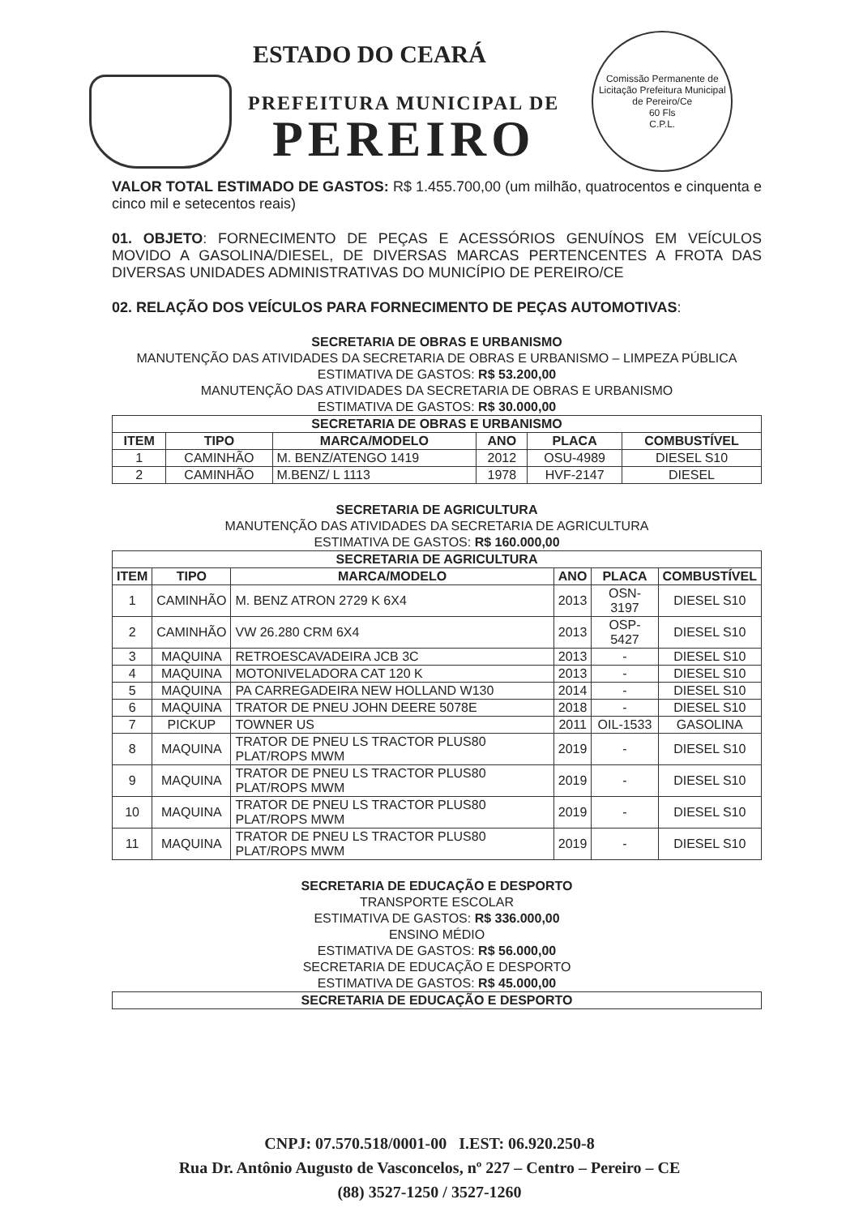ESTADO DO CEARÁ
PREFEITURA MUNICIPAL DE
PEREIRO
Comissão Permanente de Licitação Prefeitura Municipal de Pereiro/Ce
60 Fls
C.P.L.
VALOR TOTAL ESTIMADO DE GASTOS: R$ 1.455.700,00 (um milhão, quatrocentos e cinquenta e cinco mil e setecentos reais)
01. OBJETO: FORNECIMENTO DE PEÇAS E ACESSÓRIOS GENUÍNOS EM VEÍCULOS MOVIDO A GASOLINA/DIESEL, DE DIVERSAS MARCAS PERTENCENTES A FROTA DAS DIVERSAS UNIDADES ADMINISTRATIVAS DO MUNICÍPIO DE PEREIRO/CE
02. RELAÇÃO DOS VEÍCULOS PARA FORNECIMENTO DE PEÇAS AUTOMOTIVAS:
SECRETARIA DE OBRAS E URBANISMO
MANUTENÇÃO DAS ATIVIDADES DA SECRETARIA DE OBRAS E URBANISMO – LIMPEZA PÚBLICA
ESTIMATIVA DE GASTOS: R$ 53.200,00
MANUTENÇÃO DAS ATIVIDADES DA SECRETARIA DE OBRAS E URBANISMO
ESTIMATIVA DE GASTOS: R$ 30.000,00
| SECRETARIA DE OBRAS E URBANISMO | | | | | |
| --- | --- | --- | --- | --- | --- |
| ITEM | TIPO | MARCA/MODELO | ANO | PLACA | COMBUSTÍVEL |
| 1 | CAMINHÃO | M. BENZ/ATENGO 1419 | 2012 | OSU-4989 | DIESEL S10 |
| 2 | CAMINHÃO | M.BENZ/ L 1113 | 1978 | HVF-2147 | DIESEL |
SECRETARIA DE AGRICULTURA
MANUTENÇÃO DAS ATIVIDADES DA SECRETARIA DE AGRICULTURA
ESTIMATIVA DE GASTOS: R$ 160.000,00
| SECRETARIA DE AGRICULTURA | | | | | |
| --- | --- | --- | --- | --- | --- |
| ITEM | TIPO | MARCA/MODELO | ANO | PLACA | COMBUSTÍVEL |
| 1 | CAMINHÃO | M. BENZ ATRON 2729 K 6X4 | 2013 | OSN-3197 | DIESEL S10 |
| 2 | CAMINHÃO | VW 26.280 CRM 6X4 | 2013 | OSP-5427 | DIESEL S10 |
| 3 | MAQUINA | RETROESCAVADEIRA JCB 3C | 2013 | - | DIESEL S10 |
| 4 | MAQUINA | MOTONIVELADORA CAT 120 K | 2013 | - | DIESEL S10 |
| 5 | MAQUINA | PA CARREGADEIRA NEW HOLLAND W130 | 2014 | - | DIESEL S10 |
| 6 | MAQUINA | TRATOR DE PNEU JOHN DEERE 5078E | 2018 | - | DIESEL S10 |
| 7 | PICKUP | TOWNER US | 2011 | OIL-1533 | GASOLINA |
| 8 | MAQUINA | TRATOR DE PNEU LS TRACTOR PLUS80 PLAT/ROPS MWM | 2019 | - | DIESEL S10 |
| 9 | MAQUINA | TRATOR DE PNEU LS TRACTOR PLUS80 PLAT/ROPS MWM | 2019 | - | DIESEL S10 |
| 10 | MAQUINA | TRATOR DE PNEU LS TRACTOR PLUS80 PLAT/ROPS MWM | 2019 | - | DIESEL S10 |
| 11 | MAQUINA | TRATOR DE PNEU LS TRACTOR PLUS80 PLAT/ROPS MWM | 2019 | - | DIESEL S10 |
SECRETARIA DE EDUCAÇÃO E DESPORTO
TRANSPORTE ESCOLAR
ESTIMATIVA DE GASTOS: R$ 336.000,00
ENSINO MÉDIO
ESTIMATIVA DE GASTOS: R$ 56.000,00
SECRETARIA DE EDUCAÇÃO E DESPORTO
ESTIMATIVA DE GASTOS: R$ 45.000,00
| SECRETARIA DE EDUCAÇÃO E DESPORTO |
| --- |
CNPJ: 07.570.518/0001-00 I.EST: 06.920.250-8
Rua Dr. Antônio Augusto de Vasconcelos, nº 227 – Centro – Pereiro – CE
(88) 3527-1250 / 3527-1260